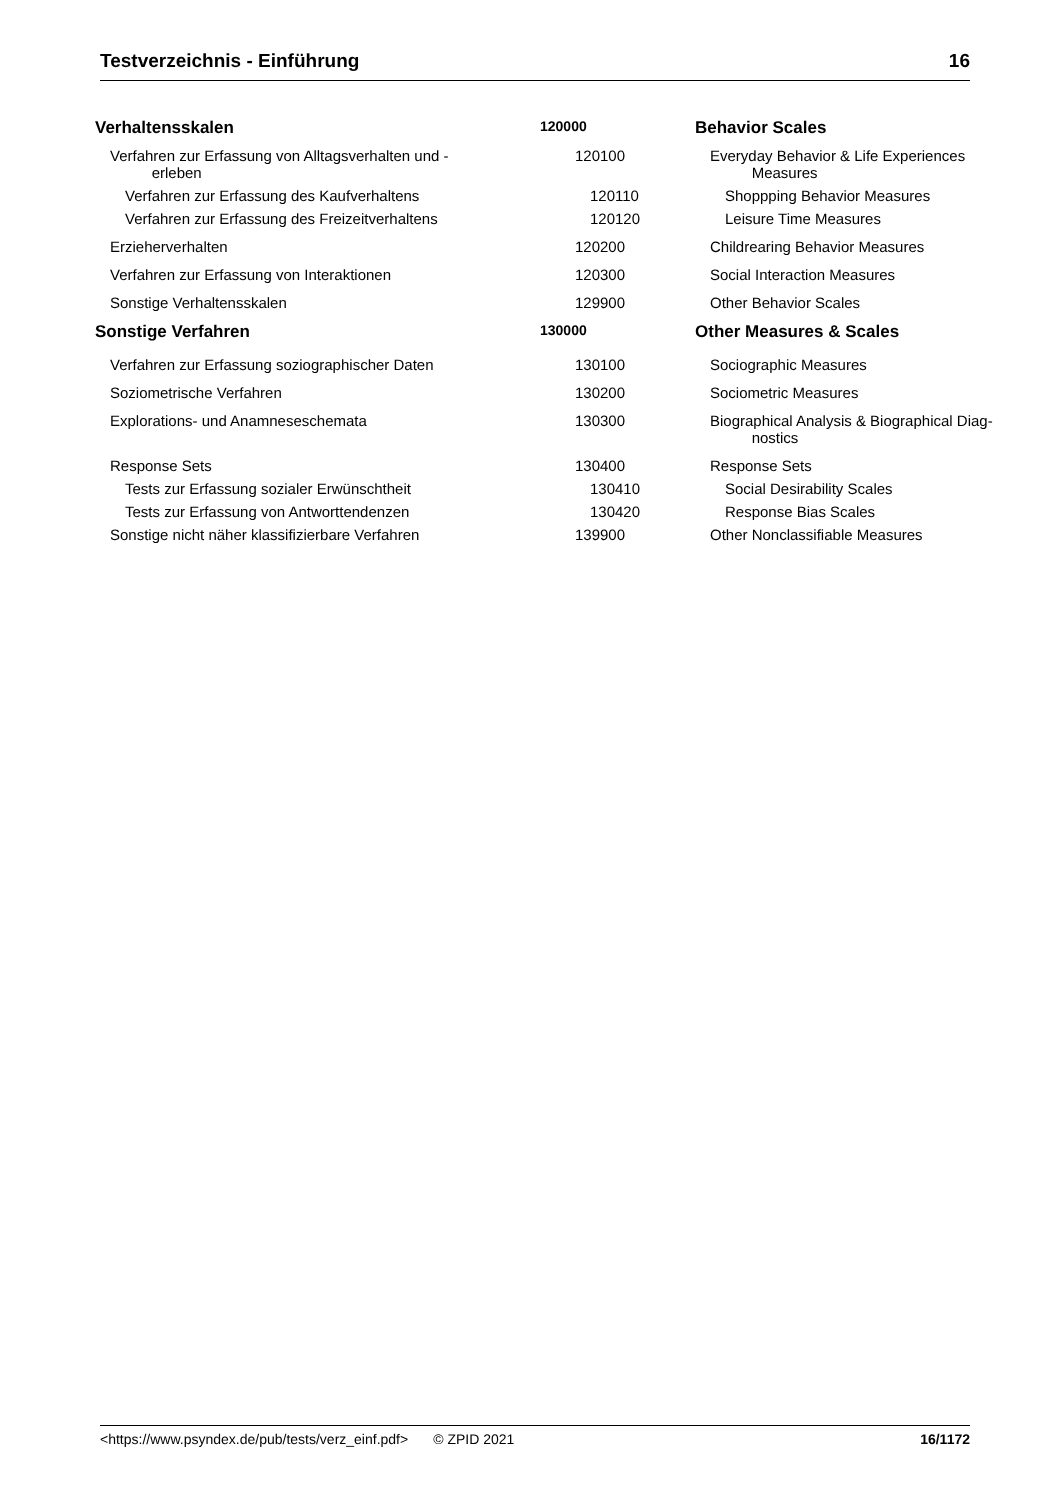Testverzeichnis - Einführung 16
| Verhaltensskalen | 120000 | Behavior Scales |
| Verfahren zur Erfassung von Alltagsverhalten und - erleben | 120100 | Everyday Behavior & Life Experiences Measures |
| Verfahren zur Erfassung des Kaufverhaltens | 120110 | Shoppping Behavior Measures |
| Verfahren zur Erfassung des Freizeitverhaltens | 120120 | Leisure Time Measures |
| Erzieherverhalten | 120200 | Childrearing Behavior Measures |
| Verfahren zur Erfassung von Interaktionen | 120300 | Social Interaction Measures |
| Sonstige Verhaltensskalen | 129900 | Other Behavior Scales |
| Sonstige Verfahren | 130000 | Other Measures & Scales |
| Verfahren zur Erfassung soziographischer Daten | 130100 | Sociographic Measures |
| Soziometrische Verfahren | 130200 | Sociometric Measures |
| Explorations- und Anamneseschemata | 130300 | Biographical Analysis & Biographical Diag- nostics |
| Response Sets | 130400 | Response Sets |
| Tests zur Erfassung sozialer Erwünschtheit | 130410 | Social Desirability Scales |
| Tests zur Erfassung von Antworttendenzen | 130420 | Response Bias Scales |
| Sonstige nicht näher klassifizierbare Verfahren | 139900 | Other Nonclassifiable Measures |
<https://www.psyndex.de/pub/tests/verz_einf.pdf> © ZPID 2021 16/1172